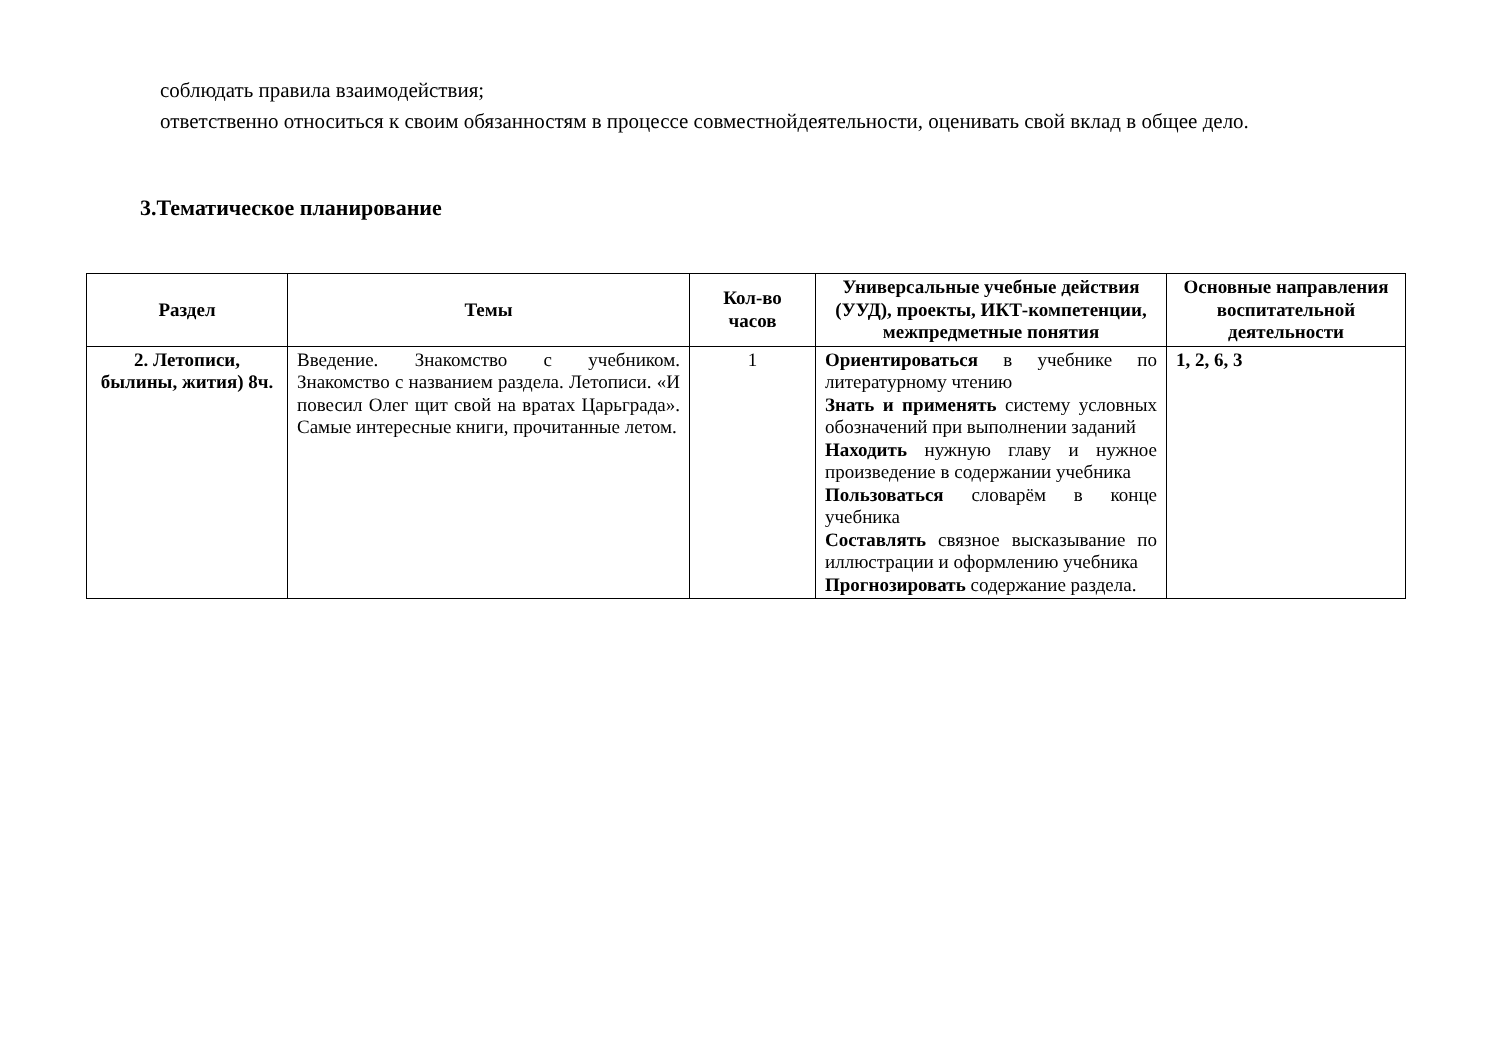соблюдать правила взаимодействия;
ответственно относиться к своим обязанностям в процессе совместнойдеятельности, оценивать свой вклад в общее дело.
3.Тематическое планирование
| Раздел | Темы | Кол-во часов | Универсальные учебные действия (УУД), проекты, ИКТ-компетенции, межпредметные понятия | Основные направления воспитательной деятельности |
| --- | --- | --- | --- | --- |
| 2. Летописи, былины, жития) 8ч. | Введение. Знакомство с учебником. Знакомство с названием раздела. Летописи. «И повесил Олег щит свой на вратах Царьграда». Самые интересные книги, прочитанные летом. | 1 | Ориентироваться в учебнике по литературному чтению Знать и применять систему условных обозначений при выполнении заданий Находить нужную главу и нужное произведение в содержании учебника Пользоваться словарём в конце учебника Составлять связное высказывание по иллюстрации и оформлению учебника Прогнозировать содержание раздела. | 1, 2, 6, 3 |